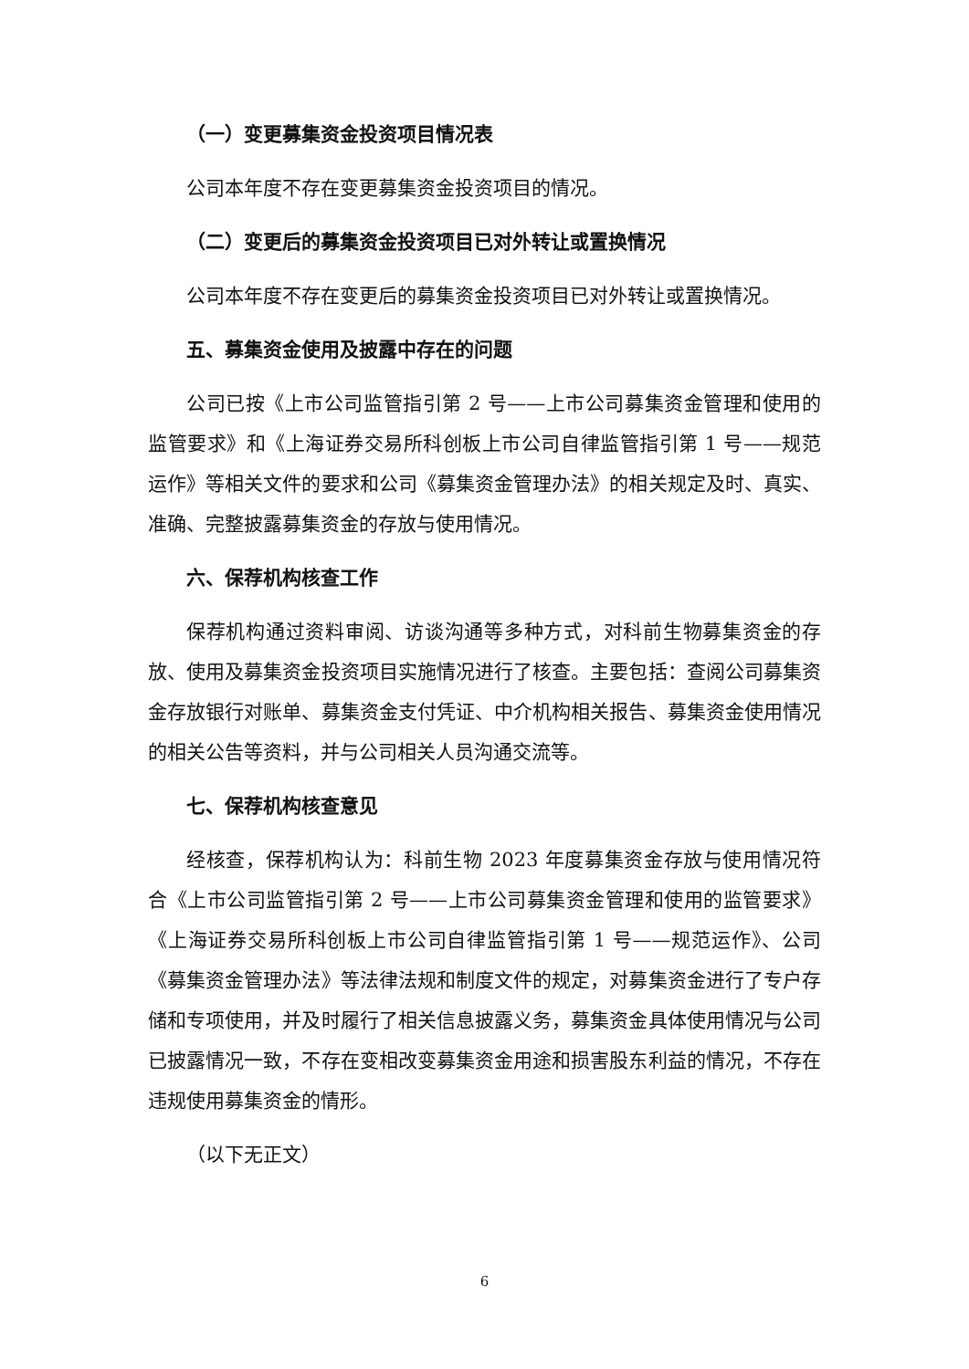（一）变更募集资金投资项目情况表
公司本年度不存在变更募集资金投资项目的情况。
（二）变更后的募集资金投资项目已对外转让或置换情况
公司本年度不存在变更后的募集资金投资项目已对外转让或置换情况。
五、募集资金使用及披露中存在的问题
公司已按《上市公司监管指引第 2 号——上市公司募集资金管理和使用的监管要求》和《上海证券交易所科创板上市公司自律监管指引第 1 号——规范运作》等相关文件的要求和公司《募集资金管理办法》的相关规定及时、真实、准确、完整披露募集资金的存放与使用情况。
六、保荐机构核查工作
保荐机构通过资料审阅、访谈沟通等多种方式，对科前生物募集资金的存放、使用及募集资金投资项目实施情况进行了核查。主要包括：查阅公司募集资金存放银行对账单、募集资金支付凭证、中介机构相关报告、募集资金使用情况的相关公告等资料，并与公司相关人员沟通交流等。
七、保荐机构核查意见
经核查，保荐机构认为：科前生物 2023 年度募集资金存放与使用情况符合《上市公司监管指引第 2 号——上市公司募集资金管理和使用的监管要求》《上海证券交易所科创板上市公司自律监管指引第 1 号——规范运作》、公司《募集资金管理办法》等法律法规和制度文件的规定，对募集资金进行了专户存储和专项使用，并及时履行了相关信息披露义务，募集资金具体使用情况与公司已披露情况一致，不存在变相改变募集资金用途和损害股东利益的情况，不存在违规使用募集资金的情形。
（以下无正文）
6